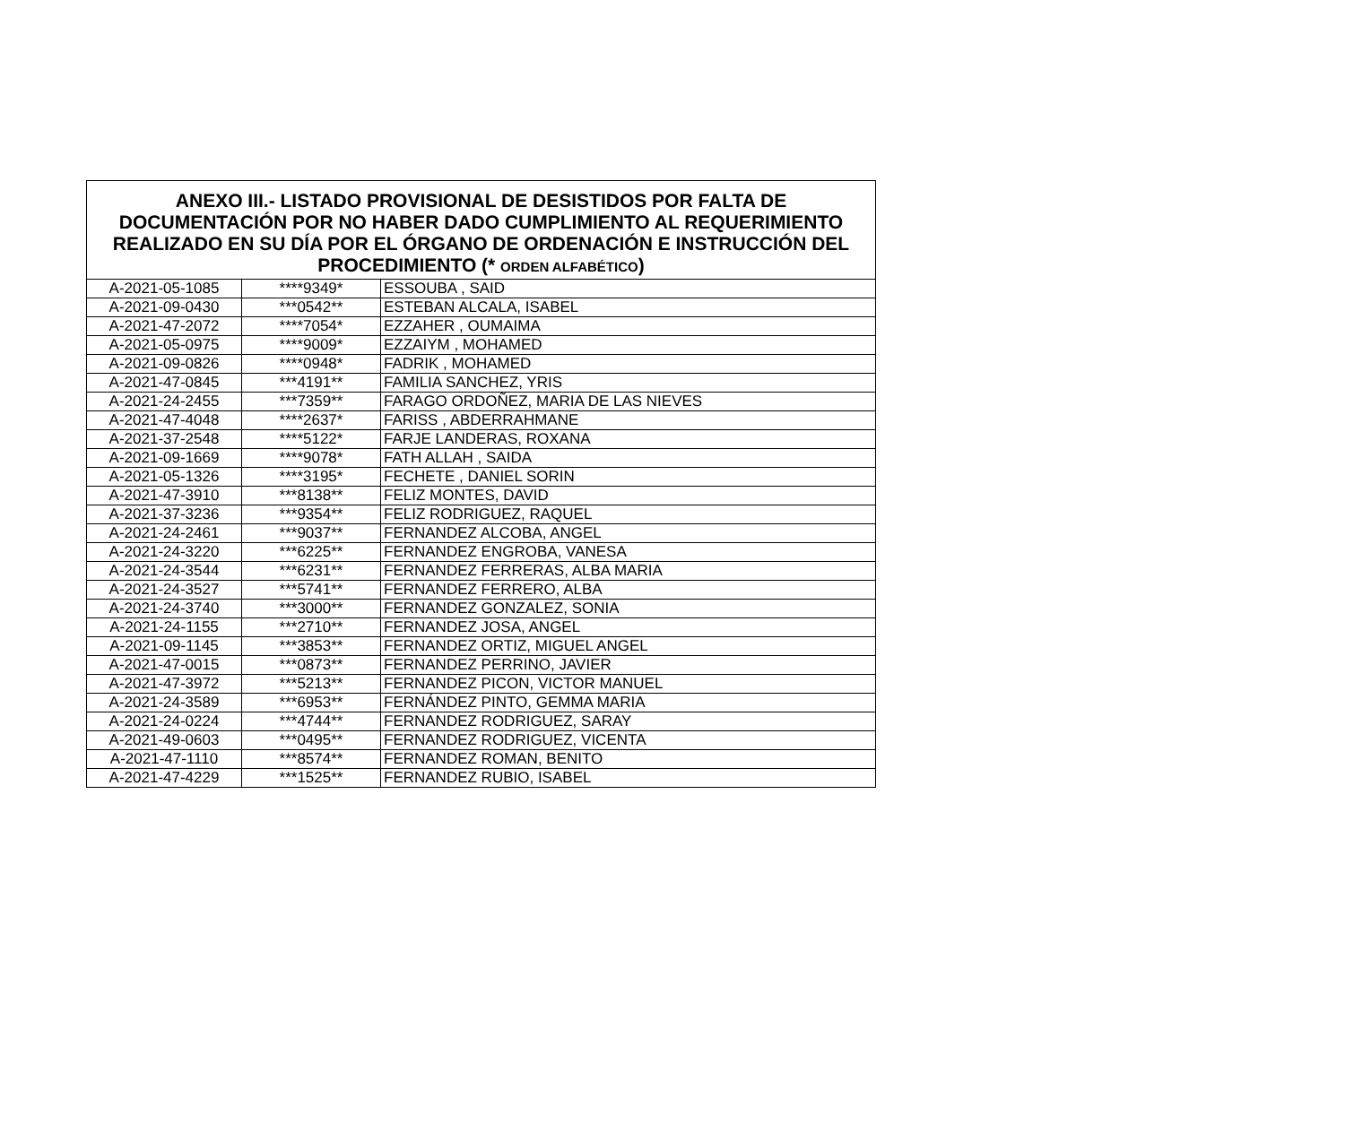| ANEXO III.- LISTADO PROVISIONAL DE DESISTIDOS POR FALTA DE DOCUMENTACIÓN POR NO HABER DADO CUMPLIMIENTO AL REQUERIMIENTO REALIZADO EN SU DÍA POR EL ÓRGANO DE ORDENACIÓN E INSTRUCCIÓN DEL PROCEDIMIENTO (* ORDEN ALFABÉTICO ) | | |
| --- | --- | --- |
| A-2021-05-1085 | ****9349* | ESSOUBA , SAID |
| A-2021-09-0430 | ***0542** | ESTEBAN ALCALA, ISABEL |
| A-2021-47-2072 | ****7054* | EZZAHER , OUMAIMA |
| A-2021-05-0975 | ****9009* | EZZAIYM , MOHAMED |
| A-2021-09-0826 | ****0948* | FADRIK , MOHAMED |
| A-2021-47-0845 | ***4191** | FAMILIA SANCHEZ, YRIS |
| A-2021-24-2455 | ***7359** | FARAGO ORDOÑEZ, MARIA DE LAS NIEVES |
| A-2021-47-4048 | ****2637* | FARISS , ABDERRAHMANE |
| A-2021-37-2548 | ****5122* | FARJE LANDERAS, ROXANA |
| A-2021-09-1669 | ****9078* | FATH ALLAH , SAIDA |
| A-2021-05-1326 | ****3195* | FECHETE , DANIEL SORIN |
| A-2021-47-3910 | ***8138** | FELIZ MONTES, DAVID |
| A-2021-37-3236 | ***9354** | FELIZ RODRIGUEZ, RAQUEL |
| A-2021-24-2461 | ***9037** | FERNANDEZ ALCOBA, ANGEL |
| A-2021-24-3220 | ***6225** | FERNANDEZ ENGROBA, VANESA |
| A-2021-24-3544 | ***6231** | FERNANDEZ FERRERAS, ALBA MARIA |
| A-2021-24-3527 | ***5741** | FERNANDEZ FERRERO, ALBA |
| A-2021-24-3740 | ***3000** | FERNANDEZ GONZALEZ, SONIA |
| A-2021-24-1155 | ***2710** | FERNANDEZ JOSA, ANGEL |
| A-2021-09-1145 | ***3853** | FERNANDEZ ORTIZ, MIGUEL ANGEL |
| A-2021-47-0015 | ***0873** | FERNANDEZ PERRINO, JAVIER |
| A-2021-47-3972 | ***5213** | FERNANDEZ PICON, VICTOR MANUEL |
| A-2021-24-3589 | ***6953** | FERNÁNDEZ PINTO, GEMMA MARIA |
| A-2021-24-0224 | ***4744** | FERNANDEZ RODRIGUEZ, SARAY |
| A-2021-49-0603 | ***0495** | FERNANDEZ RODRIGUEZ, VICENTA |
| A-2021-47-1110 | ***8574** | FERNANDEZ ROMAN, BENITO |
| A-2021-47-4229 | ***1525** | FERNANDEZ RUBIO, ISABEL |